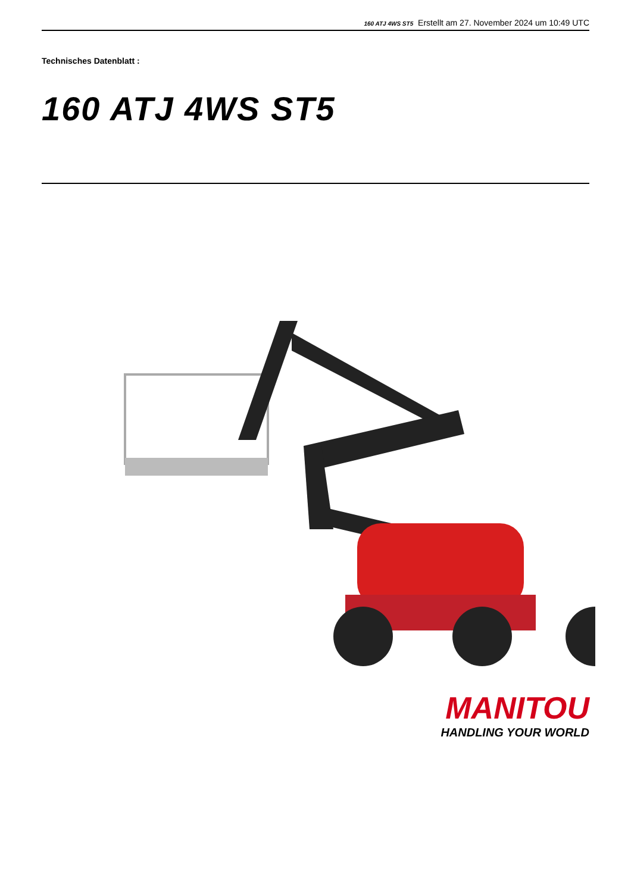160 ATJ 4WS ST5 Erstellt am 27. November 2024 um 10:49 UTC
Technisches Datenblatt :
160 ATJ 4WS ST5
MANITOU
HANDLING YOUR WORLD